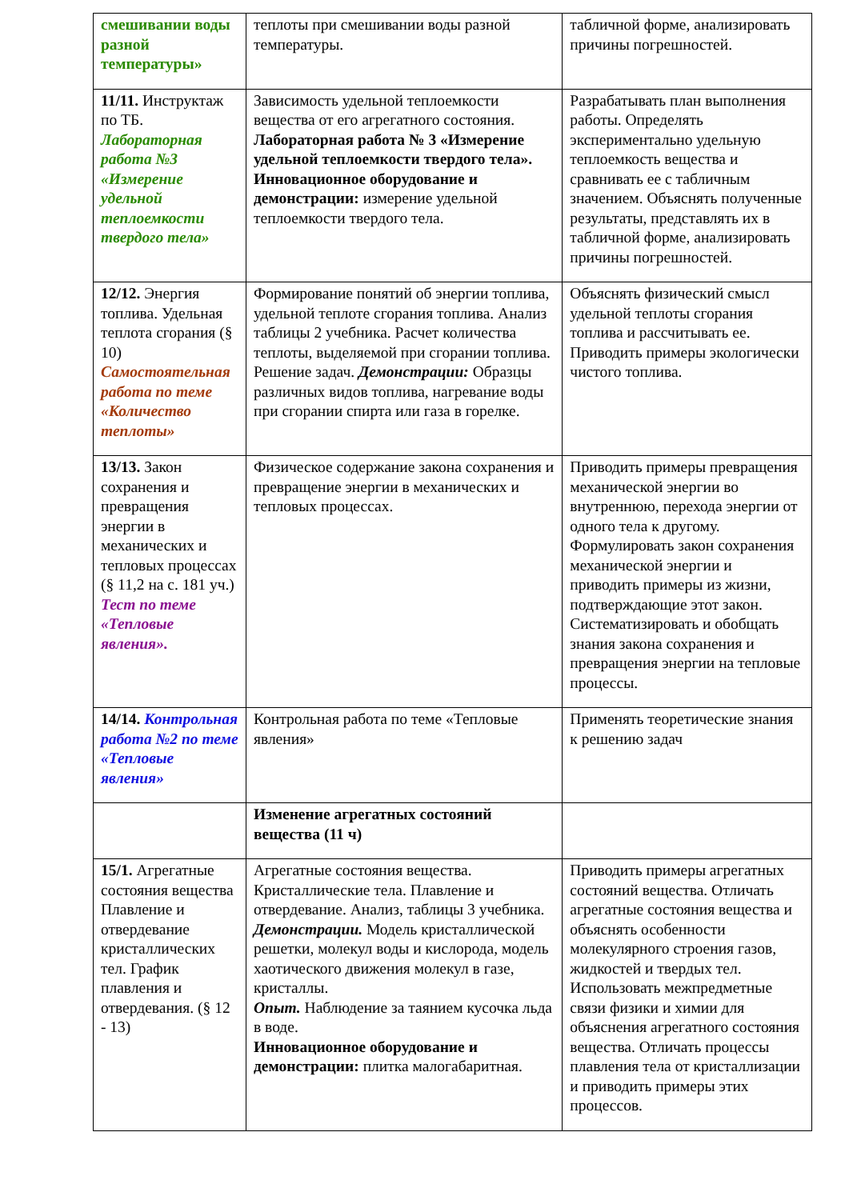| смешивании воды разной температуры» | теплоты при смешивании воды разной температуры. | табличной форме, анализировать причины погрешностей. |
| 11/11. Инструктаж по ТБ. Лабораторная работа №3 «Измерение удельной теплоемкости твердого тела» | Зависимость удельной теплоемкости вещества от его агрегатного состояния. Лабораторная работа № 3 «Измерение удельной теплоемкости твердого тела». Инновационное оборудование и демонстрации: измерение удельной теплоемкости твердого тела. | Разрабатывать план выполнения работы. Определять экспериментально удельную теплоемкость вещества и сравнивать ее с табличным значением. Объяснять полученные результаты, представлять их в табличной форме, анализировать причины погрешностей. |
| 12/12. Энергия топлива. Удельная теплота сгорания (§ 10) Самостоятельная работа по теме «Количество теплоты» | Формирование понятий об энергии топлива, удельной теплоте сгорания топлива. Анализ таблицы 2 учебника. Расчет количества теплоты, выделяемой при сгорании топлива. Решение задач. Демонстрации: Образцы различных видов топлива, нагревание воды при сгорании спирта или газа в горелке. | Объяснять физический смысл удельной теплоты сгорания топлива и рассчитывать ее. Приводить примеры экологически чистого топлива. |
| 13/13. Закон сохранения и превращения энергии в механических и тепловых процессах (§ 11,2 на с. 181 уч.) Тест по теме «Тепловые явления». | Физическое содержание закона сохранения и превращение энергии в механических и тепловых процессах. | Приводить примеры превращения механической энергии во внутреннюю, перехода энергии от одного тела к другому. Формулировать закон сохранения механической энергии и приводить примеры из жизни, подтверждающие этот закон. Систематизировать и обобщать знания закона сохранения и превращения энергии на тепловые процессы. |
| 14/14. Контрольная работа №2 по теме «Тепловые явления» | Контрольная работа по теме «Тепловые явления» | Применять теоретические знания к решению задач |
| | Изменение агрегатных состояний вещества (11 ч) | |
| 15/1. Агрегатные состояния вещества Плавление и отвердевание кристаллических тел. График плавления и отвердевания. (§ 12 - 13) | Агрегатные состояния вещества. Кристаллические тела. Плавление и отвердевание. Анализ, таблицы 3 учебника. Демонстрации. Модель кристаллической решетки, молекул воды и кислорода, модель хаотического движения молекул в газе, кристаллы. Опыт. Наблюдение за таянием кусочка льда в воде. Инновационное оборудование и демонстрации: плитка малогабаритная. | Приводить примеры агрегатных состояний вещества. Отличать агрегатные состояния вещества и объяснять особенности молекулярного строения газов, жидкостей и твердых тел. Использовать межпредметные связи физики и химии для объяснения агрегатного состояния вещества. Отличать процессы плавления тела от кристаллизации и приводить примеры этих процессов. |